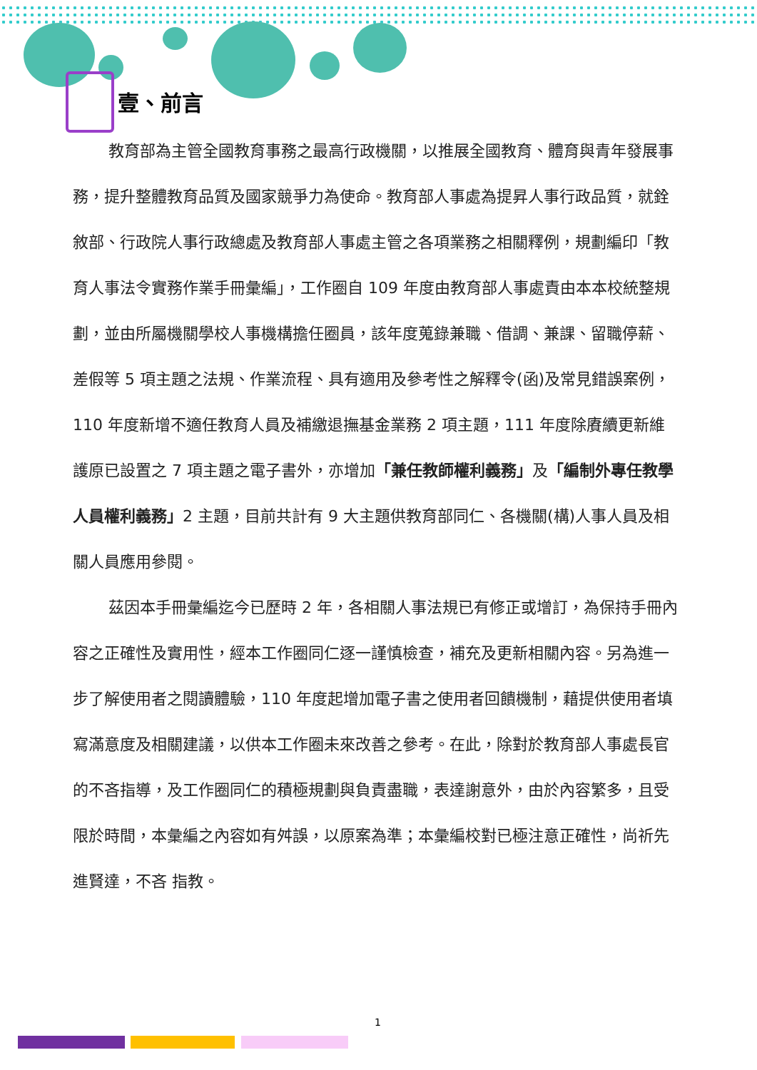壹、前言
教育部為主管全國教育事務之最高行政機關，以推展全國教育、體育與青年發展事務，提升整體教育品質及國家競爭力為使命。教育部人事處為提昇人事行政品質，就銓敘部、行政院人事行政總處及教育部人事處主管之各項業務之相關釋例，規劃編印「教育人事法令實務作業手冊彙編」，工作圈自 109 年度由教育部人事處責由本本校統整規劃，並由所屬機關學校人事機構擔任圈員，該年度蒐錄兼職、借調、兼課、留職停薪、差假等 5 項主題之法規、作業流程、具有適用及參考性之解釋令(函)及常見錯誤案例，110 年度新增不適任教育人員及補繳退撫基金業務 2 項主題，111 年度除賡續更新維護原已設置之 7 項主題之電子書外，亦增加「兼任教師權利義務」及「編制外專任教學人員權利義務」2 主題，目前共計有 9 大主題供教育部同仁、各機關(構)人事人員及相關人員應用參閱。
茲因本手冊彙編迄今已歷時 2 年，各相關人事法規已有修正或增訂，為保持手冊內容之正確性及實用性，經本工作圈同仁逐一謹慎檢查，補充及更新相關內容。另為進一步了解使用者之閱讀體驗，110 年度起增加電子書之使用者回饋機制，藉提供使用者填寫滿意度及相關建議，以供本工作圈未來改善之參考。在此，除對於教育部人事處長官的不吝指導，及工作圈同仁的積極規劃與負責盡職，表達謝意外，由於內容繁多，且受限於時間，本彙編之內容如有舛誤，以原案為準；本彙編校對已極注意正確性，尚祈先進賢達，不吝 指教。
1